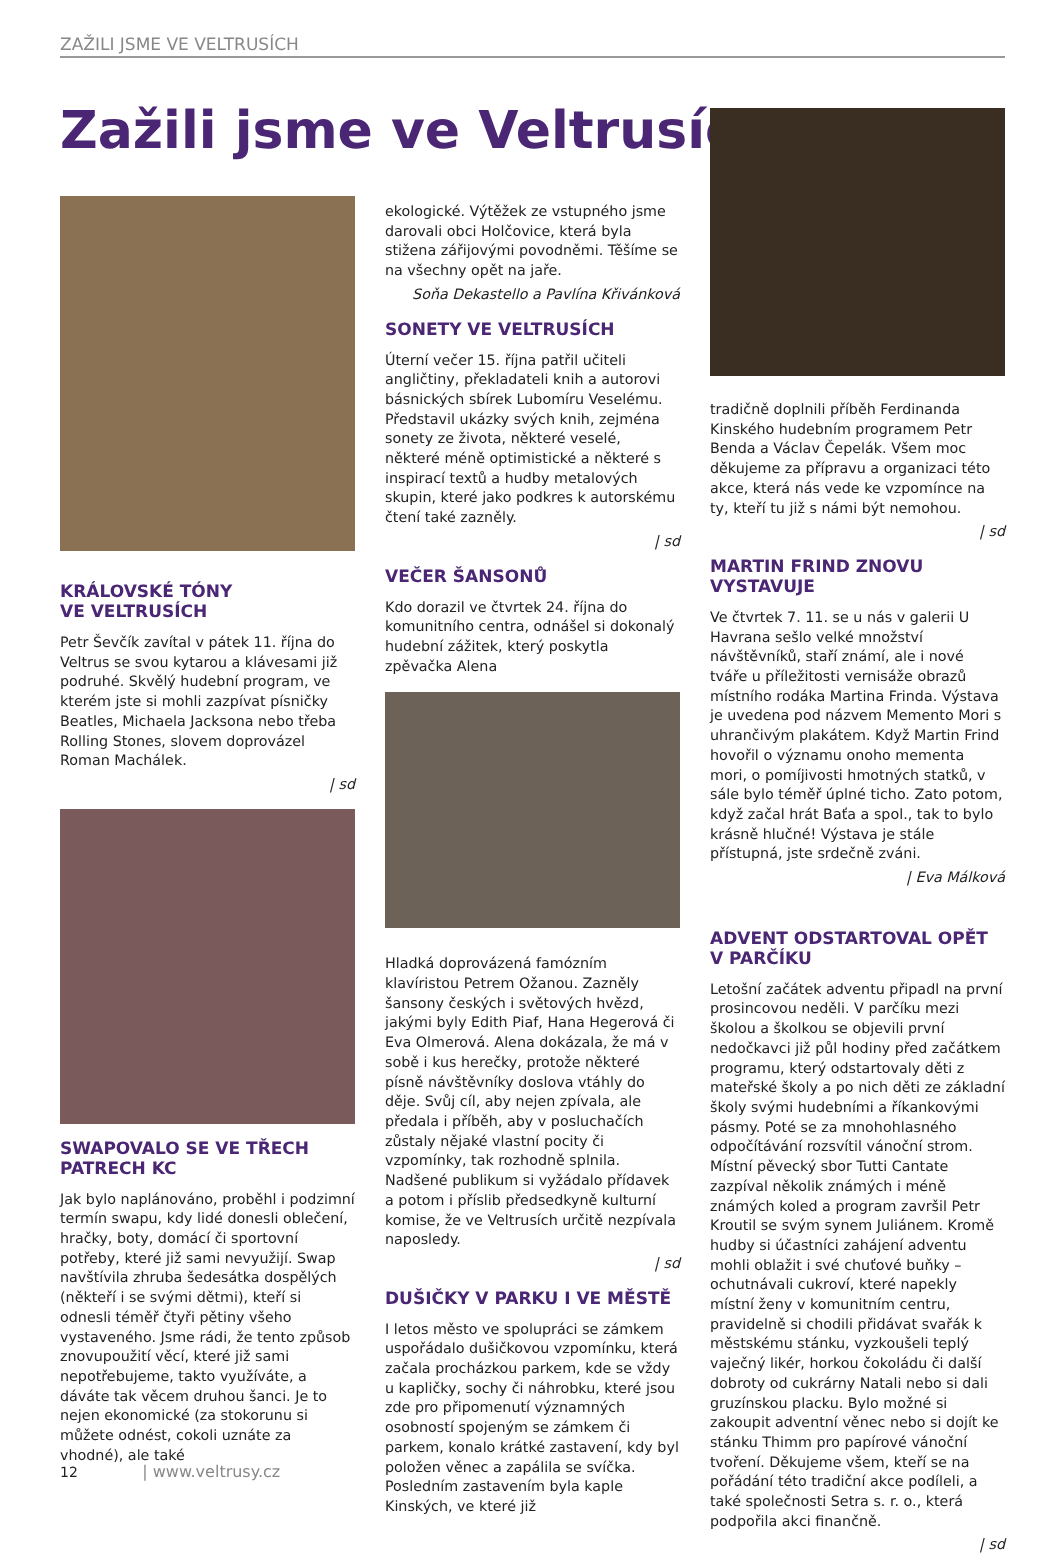ZAŽILI JSME VE VELTRUSÍCH
Zažili jsme ve Veltrusích
KRÁLOVSKÉ TÓNY
VE VELTRUSÍCH
Petr Ševčík zavítal v pátek 11. října do Veltrus se svou kytarou a klávesami již podruhé. Skvělý hudební program, ve kterém jste si mohli zazpívat písničky Beatles, Michaela Jacksona nebo třeba Rolling Stones, slovem doprovázel Roman Machálek.
| sd
SWAPOVALO SE VE TŘECH PATRECH KC
Jak bylo naplánováno, proběhl i podzimní termín swapu, kdy lidé donesli oblečení, hračky, boty, domácí či sportovní potřeby, které již sami nevyužijí. Swap navštívila zhruba šedesátka dospělých (někteří i se svými dětmi), kteří si odnesli téměř čtyři pětiny všeho vystaveného. Jsme rádi, že tento způsob znovupoužití věcí, které již sami nepotřebujeme, takto využíváte, a dáváte tak věcem druhou šanci. Je to nejen ekonomické (za stokorunu si můžete odnést, cokoli uznáte za vhodné), ale také
ekologické. Výtěžek ze vstupného jsme darovali obci Holčovice, která byla stižena zářijovými povodněmi. Těšíme se na všechny opět na jaře.
Soňa Dekastello a Pavlína Křivánková
SONETY VE VELTRUSÍCH
Úterní večer 15. října patřil učiteli angličtiny, překladateli knih a autorovi básnických sbírek Lubomíru Veselému. Představil ukázky svých knih, zejména sonety ze života, některé veselé, některé méně optimistické a některé s inspirací textů a hudby metalových skupin, které jako podkres k autorskému čtení také zazněly.
| sd
VEČER ŠANSONŮ
Kdo dorazil ve čtvrtek 24. října do komunitního centra, odnášel si dokonalý hudební zážitek, který poskytla zpěvačka Alena
Hladká doprovázená famózním klavíristou Petrem Ožanou. Zazněly šansony českých i světových hvězd, jakými byly Edith Piaf, Hana Hegerová či Eva Olmerová. Alena dokázala, že má v sobě i kus herečky, protože některé písně návštěvníky doslova vtáhly do děje. Svůj cíl, aby nejen zpívala, ale předala i příběh, aby v posluchačích zůstaly nějaké vlastní pocity či vzpomínky, tak rozhodně splnila. Nadšené publikum si vyžádalo přídavek a potom i příslib předsedkyně kulturní komise, že ve Veltrusích určitě nezpívala naposledy.
| sd
DUŠIČKY V PARKU I VE MĚSTĚ
I letos město ve spolupráci se zámkem uspořádalo dušičkovou vzpomínku, která začala procházkou parkem, kde se vždy u kapličky, sochy či náhrobku, které jsou zde pro připomenutí významných osobností spojeným se zámkem či parkem, konalo krátké zastavení, kdy byl položen věnec a zapálila se svíčka. Posledním zastavením byla kaple Kinských, ve které již
tradičně doplnili příběh Ferdinanda Kinského hudebním programem Petr Benda a Václav Čepelák. Všem moc děkujeme za přípravu a organizaci této akce, která nás vede ke vzpomínce na ty, kteří tu již s námi být nemohou.
| sd
MARTIN FRIND ZNOVU VYSTAVUJE
Ve čtvrtek 7. 11. se u nás v galerii U Havrana sešlo velké množství návštěvníků, staří známí, ale i nové tváře u příležitosti vernisáže obrazů místního rodáka Martina Frinda. Výstava je uvedena pod názvem Memento Mori s uhrančivým plakátem. Když Martin Frind hovořil o významu onoho mementa mori, o pomíjivosti hmotných statků, v sále bylo téměř úplné ticho. Zato potom, když začal hrát Baťa a spol., tak to bylo krásně hlučné! Výstava je stále přístupná, jste srdečně zváni.
| Eva Málková
ADVENT ODSTARTOVAL OPĚT V PARČÍKU
Letošní začátek adventu připadl na první prosincovou neděli. V parčíku mezi školou a školkou se objevili první nedočkavci již půl hodiny před začátkem programu, který odstartovaly děti z mateřské školy a po nich děti ze základní školy svými hudebními a říkankovými pásmy. Poté se za mnohohlasného odpočítávání rozsvítil vánoční strom. Místní pěvecký sbor Tutti Cantate zazpíval několik známých i méně známých koled a program završil Petr Kroutil se svým synem Juliánem. Kromě hudby si účastníci zahájení adventu mohli oblažit i své chuťové buňky – ochutnávali cukroví, které napekly místní ženy v komunitním centru, pravidelně si chodili přidávat svařák k městskému stánku, vyzkoušeli teplý vaječný likér, horkou čokoládu či další dobroty od cukrárny Natali nebo si dali gruzínskou placku. Bylo možné si zakoupit adventní věnec nebo si dojít ke stánku Thimm pro papírové vánoční tvoření. Děkujeme všem, kteří se na pořádání této tradiční akce podíleli, a také společnosti Setra s. r. o., která podpořila akci finančně.
| sd
12 | www.veltrusy.cz